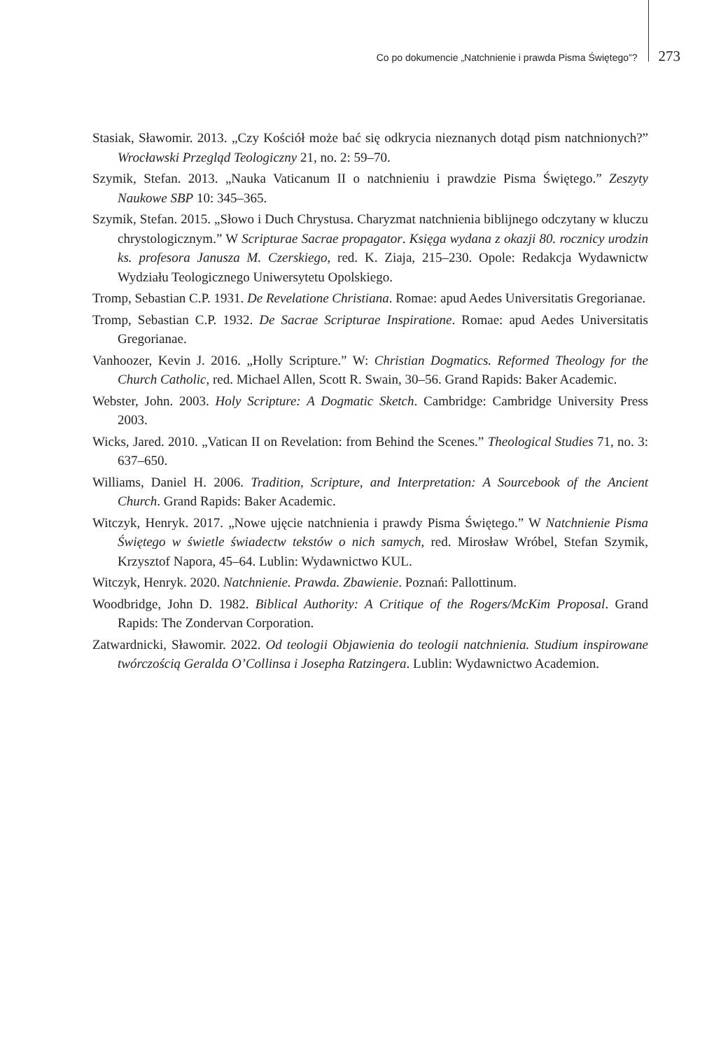Co po dokumencie „Natchnienie i prawda Pisma Świętego”? 273
Stasiak, Sławomir. 2013. „Czy Kościół może bać się odkrycia nieznanych dotąd pism natchnionych?” Wrocławski Przegląd Teologiczny 21, no. 2: 59–70.
Szymik, Stefan. 2013. „Nauka Vaticanum II o natchnieniu i prawdzie Pisma Świętego.” Zeszyty Naukowe SBP 10: 345–365.
Szymik, Stefan. 2015. „Słowo i Duch Chrystusa. Charyzmat natchnienia biblijnego odczytany w kluczu chrystologicznym.” W Scripturae Sacrae propagator. Księga wydana z okazji 80. rocznicy urodzin ks. profesora Janusza M. Czerskiego, red. K. Ziaja, 215–230. Opole: Redakcja Wydawnictw Wydziału Teologicznego Uniwersytetu Opolskiego.
Tromp, Sebastian C.P. 1931. De Revelatione Christiana. Romae: apud Aedes Universitatis Gregorianae.
Tromp, Sebastian C.P. 1932. De Sacrae Scripturae Inspiratione. Romae: apud Aedes Universitatis Gregorianae.
Vanhoozer, Kevin J. 2016. „Holly Scripture.” W: Christian Dogmatics. Reformed Theology for the Church Catholic, red. Michael Allen, Scott R. Swain, 30–56. Grand Rapids: Baker Academic.
Webster, John. 2003. Holy Scripture: A Dogmatic Sketch. Cambridge: Cambridge University Press 2003.
Wicks, Jared. 2010. „Vatican II on Revelation: from Behind the Scenes.” Theological Studies 71, no. 3: 637–650.
Williams, Daniel H. 2006. Tradition, Scripture, and Interpretation: A Sourcebook of the Ancient Church. Grand Rapids: Baker Academic.
Witczyk, Henryk. 2017. „Nowe ujęcie natchnienia i prawdy Pisma Świętego.” W Natchnienie Pisma Świętego w świetle świadectw tekstów o nich samych, red. Mirosław Wróbel, Stefan Szymik, Krzysztof Napora, 45–64. Lublin: Wydawnictwo KUL.
Witczyk, Henryk. 2020. Natchnienie. Prawda. Zbawienie. Poznań: Pallottinum.
Woodbridge, John D. 1982. Biblical Authority: A Critique of the Rogers/McKim Proposal. Grand Rapids: The Zondervan Corporation.
Zatwardnicki, Sławomir. 2022. Od teologii Objawienia do teologii natchnienia. Studium inspirowane twórczością Geralda O’Collinsa i Josepha Ratzingera. Lublin: Wydawnictwo Academion.